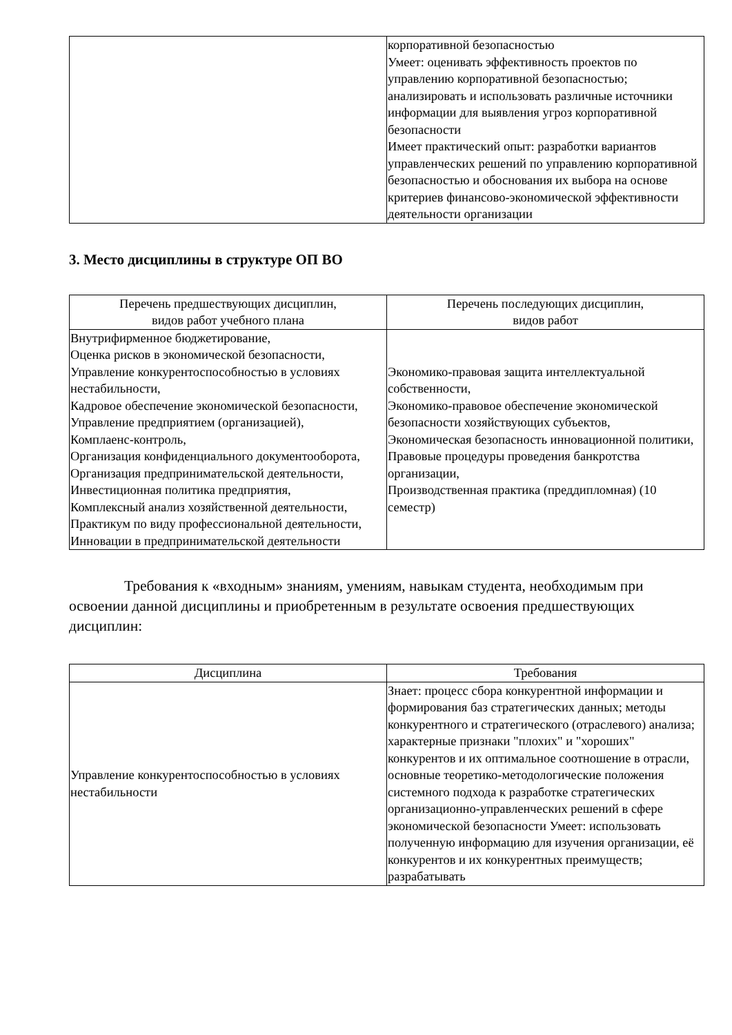| | корпоративной безопасностью Умеет: оценивать эффективность проектов по управлению корпоративной безопасностью; анализировать и использовать различные источники информации для выявления угроз корпоративной безопасности Имеет практический опыт: разработки вариантов управленческих решений по управлению корпоративной безопасностью и обоснования их выбора на основе критериев финансово-экономической эффективности деятельности организации |
3. Место дисциплины в структуре ОП ВО
| Перечень предшествующих дисциплин, видов работ учебного плана | Перечень последующих дисциплин, видов работ |
| --- | --- |
| Внутрифирменное бюджетирование, Оценка рисков в экономической безопасности, Управление конкурентоспособностью в условиях нестабильности, Кадровое обеспечение экономической безопасности, Управление предприятием (организацией), Комплаенс-контроль, Организация конфиденциального документооборота, Организация предпринимательской деятельности, Инвестиционная политика предприятия, Комплексный анализ хозяйственной деятельности, Практикум по виду профессиональной деятельности, Инновации в предпринимательской деятельности | Экономико-правовая защита интеллектуальной собственности, Экономико-правовое обеспечение экономической безопасности хозяйствующих субъектов, Экономическая безопасность инновационной политики, Правовые процедуры проведения банкротства организации, Производственная практика (преддипломная) (10 семестр) |
Требования к «входным» знаниям, умениям, навыкам студента, необходимым при освоении данной дисциплины и приобретенным в результате освоения предшествующих дисциплин:
| Дисциплина | Требования |
| --- | --- |
| Управление конкурентоспособностью в условиях нестабильности | Знает: процесс сбора конкурентной информации и формирования баз стратегических данных; методы конкурентного и стратегического (отраслевого) анализа; характерные признаки "плохих" и "хороших" конкурентов и их оптимальное соотношение в отрасли, основные теоретико-методологические положения системного подхода к разработке стратегических организационно-управленческих решений в сфере экономической безопасности Умеет: использовать полученную информацию для изучения организации, её конкурентов и их конкурентных преимуществ; разрабатывать |